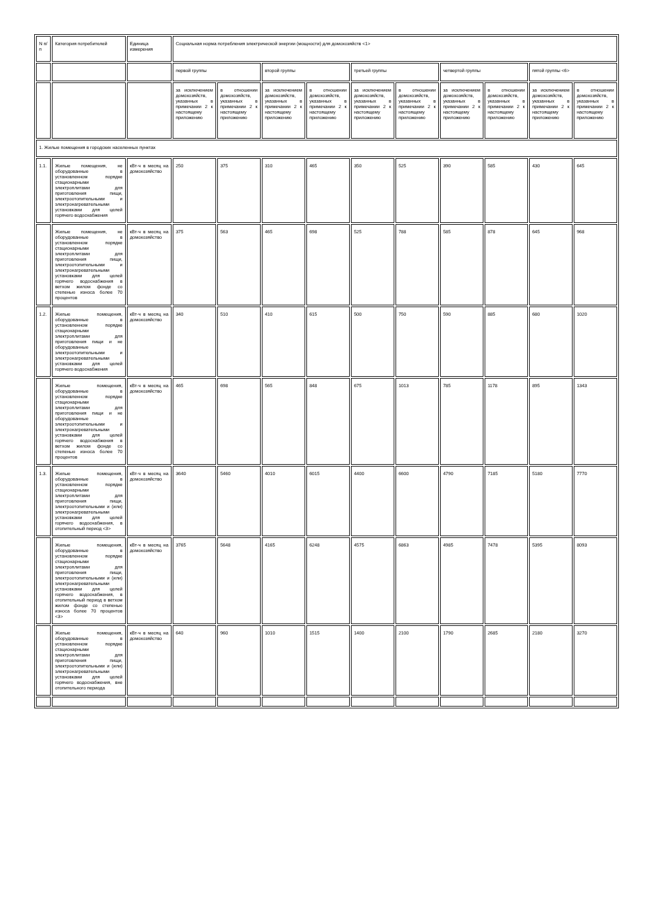| N п/п | Категория потребителей | Единица измерения | Социальная норма потребления электрической энергии (мощности) для домохозяйств <1> | | | | | | | | | |
| | | | первой группы | | второй группы | | третьей группы | | четвертой группы | | пятой группы <6> | |
| | | | за исключением домохозяйств, указанных в примечании 2 к настоящему приложению | в отношении домохозяйств, указанных в примечании 2 к настоящему приложению | за исключением домохозяйств, указанных в примечании 2 к настоящему приложению | в отношении домохозяйств, указанных в примечании 2 к настоящему приложению | за исключением домохозяйств, указанных в примечании 2 к настоящему приложению | в отношении домохозяйств, указанных в примечании 2 к настоящему приложению | за исключением домохозяйств, указанных в примечании 2 к настоящему приложению | в отношении домохозяйств, указанных в примечании 2 к настоящему приложению | за исключением домохозяйств, указанных в примечании 2 к настоящему приложению | в отношении домохозяйств, указанных в примечании 2 к настоящему приложению |
| 1. Жилые помещения в городских населенных пунктах | | | | | | | | | | | | |
| 1.1. | Жилые помещения, не оборудованные в установленном порядке стационарными электроплитами для приготовления пищи, электроотопительными и электронагревательными установками для целей горячего водоснабжения | кВт-ч в месяц на домохозяйство | 250 | 375 | 310 | 465 | 350 | 525 | 390 | 585 | 430 | 645 |
| | Жилые помещения, не оборудованные в установленном порядке стационарными электроплитами для приготовления пищи, электроотопительными и электронагревательными установками для целей горячего водоснабжения в ветхом жилом фонде со степенью износа более 70 процентов | кВт-ч в месяц на домохозяйство | 375 | 563 | 465 | 698 | 525 | 788 | 585 | 878 | 645 | 968 |
| 1.2. | Жилые помещения, оборудованные в установленном порядке стационарными электроплитами для приготовления пищи и не оборудованные электроотопительными и электронагревательными установками для целей горячего водоснабжения | кВт-ч в месяц на домохозяйство | 340 | 510 | 410 | 615 | 500 | 750 | 590 | 885 | 680 | 1020 |
| | Жилые помещения, оборудованные в установленном порядке стационарными электроплитами для приготовления пищи и не оборудованные электроотопительными и электронагревательными установками для целей горячего водоснабжения в ветхом жилом фонде со степенью износа более 70 процентов | кВт-ч в месяц на домохозяйство | 465 | 698 | 565 | 848 | 675 | 1013 | 785 | 1178 | 895 | 1343 |
| 1.3. | Жилые помещения, оборудованные в установленном порядке стационарными электроплитами для приготовления пищи, электроотопительными и (или) электронагревательными установками для целей горячего водоснабжения, в отопительный период <3> | кВт-ч в месяц на домохозяйство | 3640 | 5460 | 4010 | 6015 | 4400 | 6600 | 4790 | 7185 | 5180 | 7770 |
| | Жилые помещения, оборудованные в установленном порядке стационарными электроплитами для приготовления пищи, электроотопительными и (или) электронагревательными установками для целей горячего водоснабжения, в отопительный период в ветхом жилом фонде со степенью износа более 70 процентов <3> | кВт-ч в месяц на домохозяйство | 3765 | 5648 | 4165 | 6248 | 4575 | 6863 | 4985 | 7478 | 5395 | 8093 |
| | Жилые помещения, оборудованные в установленном порядке стационарными электроплитами для приготовления пищи, электроотопительными и (или) электронагревательными установками для целей горячего водоснабжения, вне отопительного периода | кВт-ч в месяц на домохозяйство | 640 | 960 | 1010 | 1515 | 1400 | 2100 | 1790 | 2685 | 2180 | 3270 |